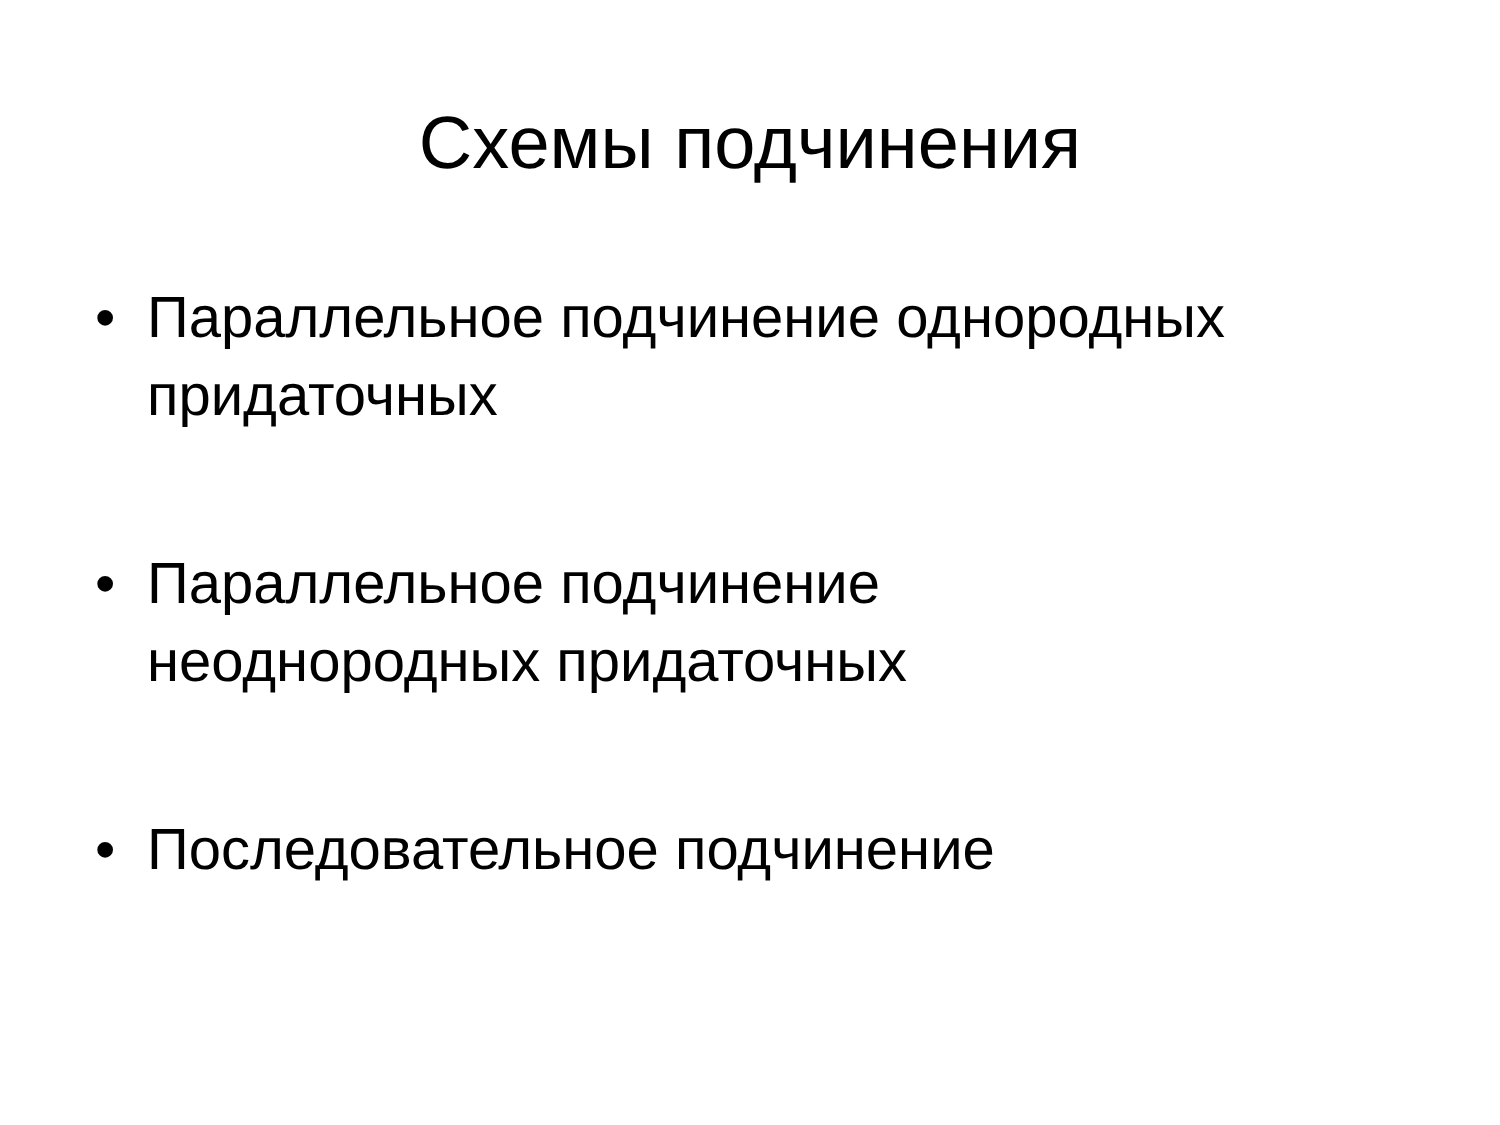Схемы подчинения
• Параллельное подчинение однородных придаточных
• Параллельное подчинение
неоднородных придаточных
• Последовательное подчинение